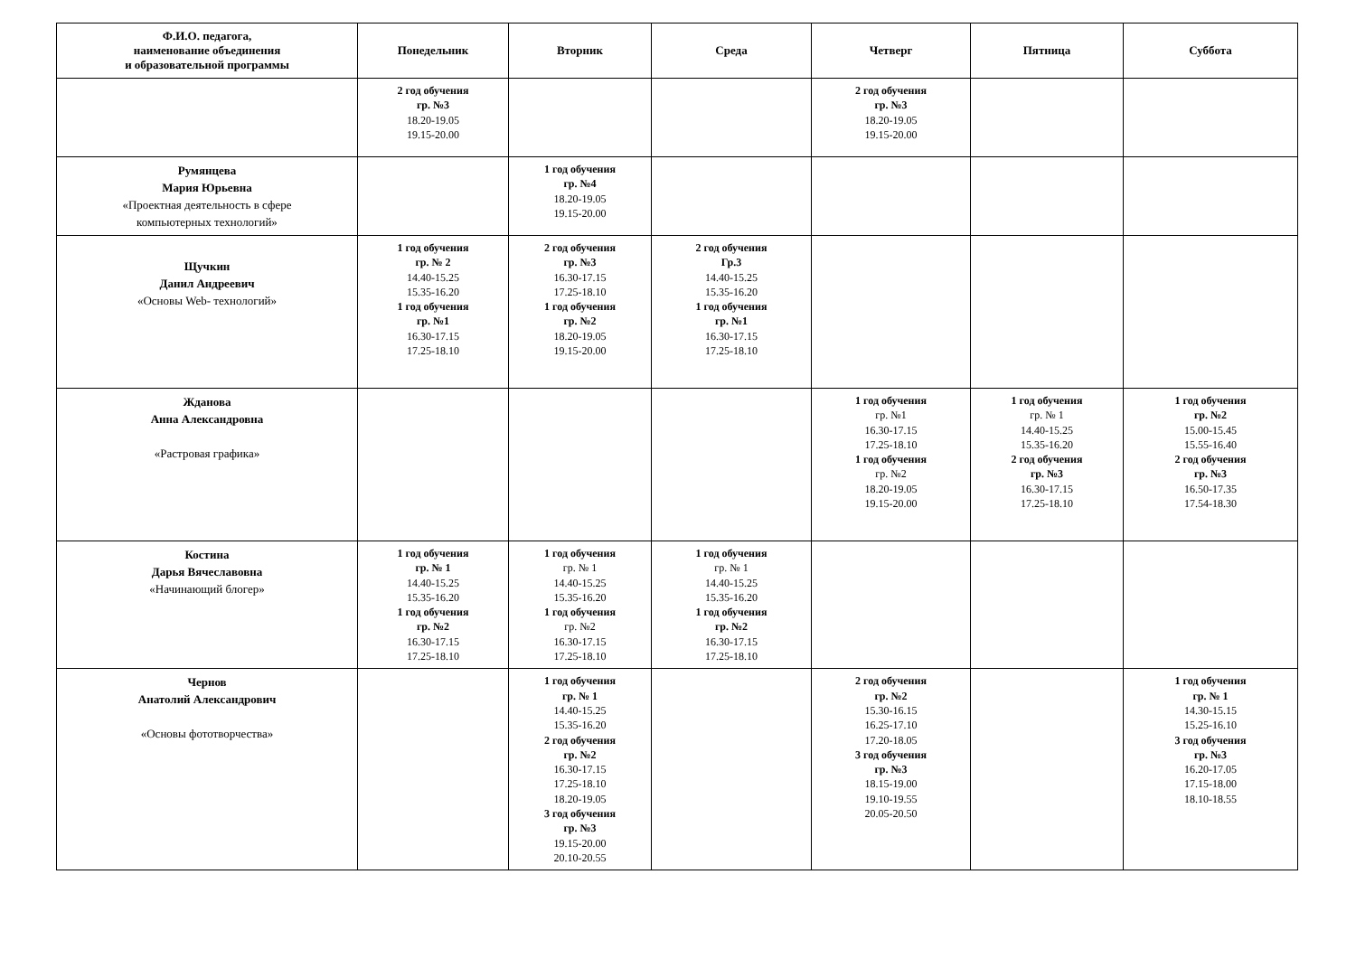| Ф.И.О. педагога, наименование объединения и образовательной программы | Понедельник | Вторник | Среда | Четверг | Пятница | Суббота |
| --- | --- | --- | --- | --- | --- | --- |
| | 2 год обучения гр. №3 18.20-19.05 19.15-20.00 | | | 2 год обучения гр. №3 18.20-19.05 19.15-20.00 | | |
| Румянцева Мария Юрьевна «Проектная деятельность в сфере компьютерных технологий» | | 1 год обучения гр. №4 18.20-19.05 19.15-20.00 | | | | |
| Щучкин Данил Андреевич «Основы Web- технологий» | 1 год обучения гр. № 2 14.40-15.25 15.35-16.20 1 год обучения гр. №1 16.30-17.15 17.25-18.10 | 2 год обучения гр. №3 16.30-17.15 17.25-18.10 1 год обучения гр. №2 18.20-19.05 19.15-20.00 | 2 год обучения Гр.3 14.40-15.25 15.35-16.20 1 год обучения гр. №1 16.30-17.15 17.25-18.10 | | | |
| Жданова Анна Александровна «Растровая графика» | | | | 1 год обучения гр. №1 16.30-17.15 17.25-18.10 1 год обучения гр. №2 18.20-19.05 19.15-20.00 | 1 год обучения гр. № 1 14.40-15.25 15.35-16.20 2 год обучения гр. №3 16.30-17.15 17.25-18.10 | 1 год обучения гр. №2 15.00-15.45 15.55-16.40 2 год обучения гр. №3 16.50-17.35 17.54-18.30 |
| Костина Дарья Вячеславовна «Начинающий блогер» | 1 год обучения гр. № 1 14.40-15.25 15.35-16.20 1 год обучения гр. №2 16.30-17.15 17.25-18.10 | 1 год обучения гр. № 1 14.40-15.25 15.35-16.20 1 год обучения гр. №2 16.30-17.15 17.25-18.10 | 1 год обучения гр. № 1 14.40-15.25 15.35-16.20 1 год обучения гр. №2 16.30-17.15 17.25-18.10 | | | |
| Чернов Анатолий Александрович «Основы фототворчества» | | 1 год обучения гр. № 1 14.40-15.25 15.35-16.20 2 год обучения гр. №2 16.30-17.15 17.25-18.10 18.20-19.05 3 год обучения гр. №3 19.15-20.00 20.10-20.55 | | 2 год обучения гр. №2 15.30-16.15 16.25-17.10 17.20-18.05 3 год обучения гр. №3 18.15-19.00 19.10-19.55 20.05-20.50 | | 1 год обучения гр. № 1 14.30-15.15 15.25-16.10 3 год обучения гр. №3 16.20-17.05 17.15-18.00 18.10-18.55 |